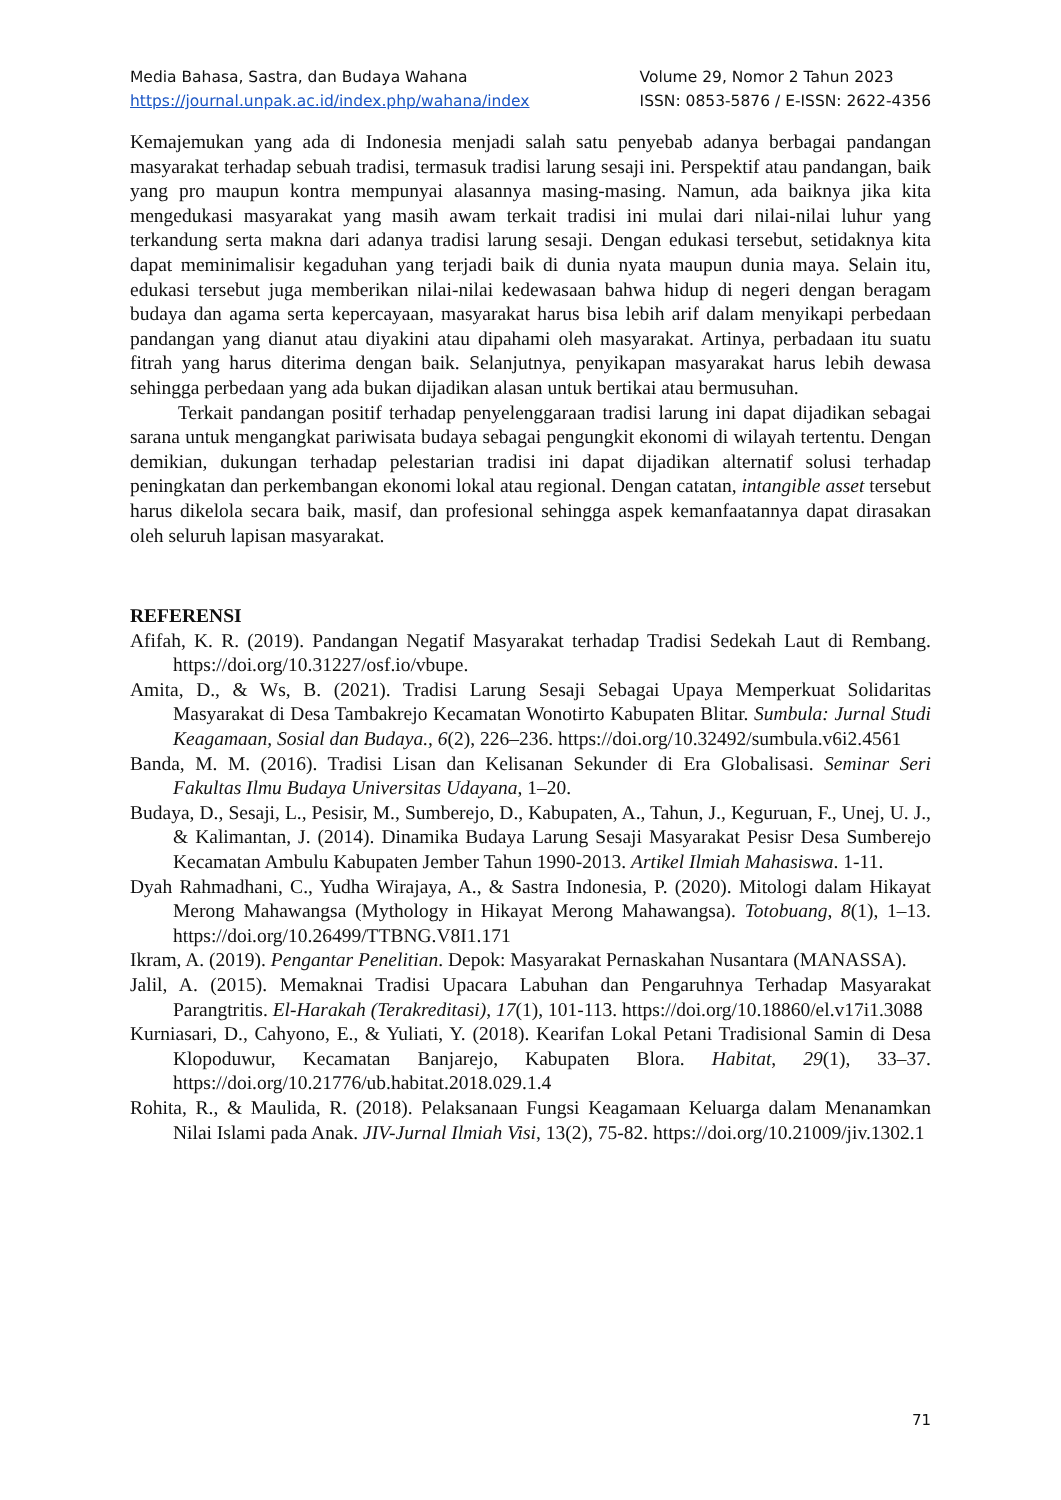Media Bahasa, Sastra, dan Budaya Wahana
https://journal.unpak.ac.id/index.php/wahana/index
Volume 29, Nomor 2 Tahun 2023
ISSN: 0853-5876 / E-ISSN: 2622-4356
Kemajemukan yang ada di Indonesia menjadi salah satu penyebab adanya berbagai pandangan masyarakat terhadap sebuah tradisi, termasuk tradisi larung sesaji ini. Perspektif atau pandangan, baik yang pro maupun kontra mempunyai alasannya masing-masing. Namun, ada baiknya jika kita mengedukasi masyarakat yang masih awam terkait tradisi ini mulai dari nilai-nilai luhur yang terkandung serta makna dari adanya tradisi larung sesaji. Dengan edukasi tersebut, setidaknya kita dapat meminimalisir kegaduhan yang terjadi baik di dunia nyata maupun dunia maya. Selain itu, edukasi tersebut juga memberikan nilai-nilai kedewasaan bahwa hidup di negeri dengan beragam budaya dan agama serta kepercayaan, masyarakat harus bisa lebih arif dalam menyikapi perbedaan pandangan yang dianut atau diyakini atau dipahami oleh masyarakat. Artinya, perbadaan itu suatu fitrah yang harus diterima dengan baik. Selanjutnya, penyikapan masyarakat harus lebih dewasa sehingga perbedaan yang ada bukan dijadikan alasan untuk bertikai atau bermusuhan.
Terkait pandangan positif terhadap penyelenggaraan tradisi larung ini dapat dijadikan sebagai sarana untuk mengangkat pariwisata budaya sebagai pengungkit ekonomi di wilayah tertentu. Dengan demikian, dukungan terhadap pelestarian tradisi ini dapat dijadikan alternatif solusi terhadap peningkatan dan perkembangan ekonomi lokal atau regional. Dengan catatan, intangible asset tersebut harus dikelola secara baik, masif, dan profesional sehingga aspek kemanfaatannya dapat dirasakan oleh seluruh lapisan masyarakat.
REFERENSI
Afifah, K. R. (2019). Pandangan Negatif Masyarakat terhadap Tradisi Sedekah Laut di Rembang. https://doi.org/10.31227/osf.io/vbupe.
Amita, D., & Ws, B. (2021). Tradisi Larung Sesaji Sebagai Upaya Memperkuat Solidaritas Masyarakat di Desa Tambakrejo Kecamatan Wonotirto Kabupaten Blitar. Sumbula: Jurnal Studi Keagamaan, Sosial dan Budaya., 6(2), 226–236. https://doi.org/10.32492/sumbula.v6i2.4561
Banda, M. M. (2016). Tradisi Lisan dan Kelisanan Sekunder di Era Globalisasi. Seminar Seri Fakultas Ilmu Budaya Universitas Udayana, 1–20.
Budaya, D., Sesaji, L., Pesisir, M., Sumberejo, D., Kabupaten, A., Tahun, J., Keguruan, F., Unej, U. J., & Kalimantan, J. (2014). Dinamika Budaya Larung Sesaji Masyarakat Pesisr Desa Sumberejo Kecamatan Ambulu Kabupaten Jember Tahun 1990-2013. Artikel Ilmiah Mahasiswa. 1-11.
Dyah Rahmadhani, C., Yudha Wirajaya, A., & Sastra Indonesia, P. (2020). Mitologi dalam Hikayat Merong Mahawangsa (Mythology in Hikayat Merong Mahawangsa). Totobuang, 8(1), 1–13. https://doi.org/10.26499/TTBNG.V8I1.171
Ikram, A. (2019). Pengantar Penelitian. Depok: Masyarakat Pernaskahan Nusantara (MANASSA).
Jalil, A. (2015). Memaknai Tradisi Upacara Labuhan dan Pengaruhnya Terhadap Masyarakat Parangtritis. El-Harakah (Terakreditasi), 17(1), 101-113. https://doi.org/10.18860/el.v17i1.3088
Kurniasari, D., Cahyono, E., & Yuliati, Y. (2018). Kearifan Lokal Petani Tradisional Samin di Desa Klopoduwur, Kecamatan Banjarejo, Kabupaten Blora. Habitat, 29(1), 33–37. https://doi.org/10.21776/ub.habitat.2018.029.1.4
Rohita, R., & Maulida, R. (2018). Pelaksanaan Fungsi Keagamaan Keluarga dalam Menanamkan Nilai Islami pada Anak. JIV-Jurnal Ilmiah Visi, 13(2), 75-82. https://doi.org/10.21009/jiv.1302.1
71